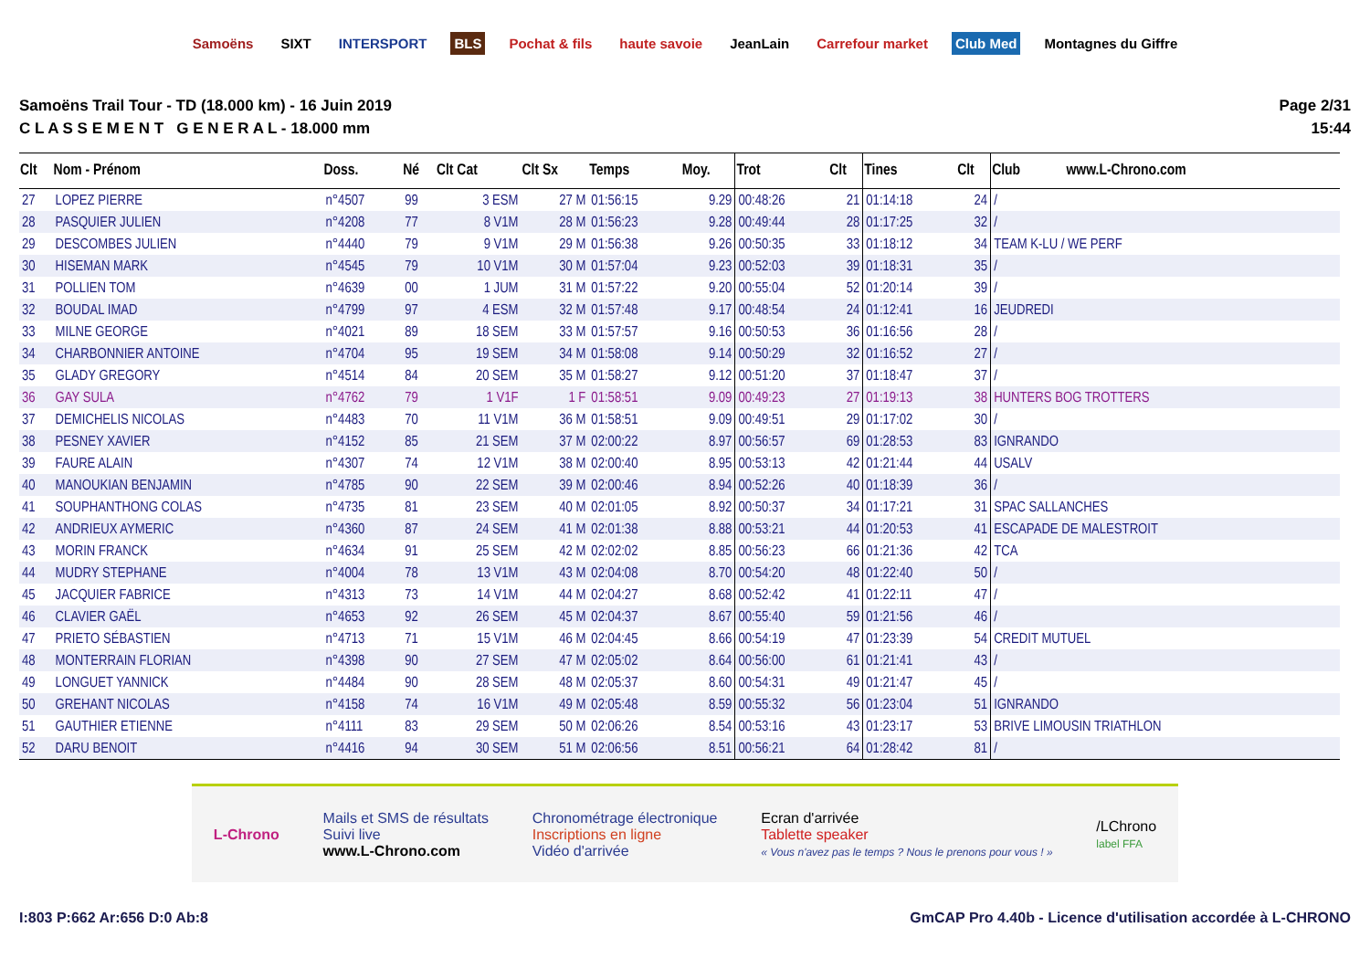Samoëns SIXT INTERSPORT BLS Pochat & fils haute savoie JeanLain Carrefour market Club Med Montagnes du Giffre
Samoëns Trail Tour - TD (18.000 km) - 16 Juin 2019
C L A S S E M E N T G E N E R A L - 18.000 mm
Page 2/31
15:44
| Clt | Nom - Prénom | Doss. | Né | Clt Cat | Clt Sx | Temps | Moy. | Trot | Clt | Tines | Clt | Club www.L-Chrono.com |
| --- | --- | --- | --- | --- | --- | --- | --- | --- | --- | --- | --- | --- |
| 27 | LOPEZ PIERRE | n°4507 | 99 | 3 ESM | 27 M | 01:56:15 | 9.29 | 00:48:26 | 21 | 01:14:18 | 24 | / |
| 28 | PASQUIER JULIEN | n°4208 | 77 | 8 V1M | 28 M | 01:56:23 | 9.28 | 00:49:44 | 28 | 01:17:25 | 32 | / |
| 29 | DESCOMBES JULIEN | n°4440 | 79 | 9 V1M | 29 M | 01:56:38 | 9.26 | 00:50:35 | 33 | 01:18:12 | 34 | TEAM K-LU / WE PERF |
| 30 | HISEMAN MARK | n°4545 | 79 | 10 V1M | 30 M | 01:57:04 | 9.23 | 00:52:03 | 39 | 01:18:31 | 35 | / |
| 31 | POLLIEN TOM | n°4639 | 00 | 1 JUM | 31 M | 01:57:22 | 9.20 | 00:55:04 | 52 | 01:20:14 | 39 | / |
| 32 | BOUDAL IMAD | n°4799 | 97 | 4 ESM | 32 M | 01:57:48 | 9.17 | 00:48:54 | 24 | 01:12:41 | 16 | JEUDREDI |
| 33 | MILNE GEORGE | n°4021 | 89 | 18 SEM | 33 M | 01:57:57 | 9.16 | 00:50:53 | 36 | 01:16:56 | 28 | / |
| 34 | CHARBONNIER ANTOINE | n°4704 | 95 | 19 SEM | 34 M | 01:58:08 | 9.14 | 00:50:29 | 32 | 01:16:52 | 27 | / |
| 35 | GLADY GREGORY | n°4514 | 84 | 20 SEM | 35 M | 01:58:27 | 9.12 | 00:51:20 | 37 | 01:18:47 | 37 | / |
| 36 | GAY SULA | n°4762 | 79 | 1 V1F | 1 F | 01:58:51 | 9.09 | 00:49:23 | 27 | 01:19:13 | 38 | HUNTERS BOG TROTTERS |
| 37 | DEMICHELIS NICOLAS | n°4483 | 70 | 11 V1M | 36 M | 01:58:51 | 9.09 | 00:49:51 | 29 | 01:17:02 | 30 | / |
| 38 | PESNEY XAVIER | n°4152 | 85 | 21 SEM | 37 M | 02:00:22 | 8.97 | 00:56:57 | 69 | 01:28:53 | 83 | IGNRANDO |
| 39 | FAURE ALAIN | n°4307 | 74 | 12 V1M | 38 M | 02:00:40 | 8.95 | 00:53:13 | 42 | 01:21:44 | 44 | USALV |
| 40 | MANOUKIAN BENJAMIN | n°4785 | 90 | 22 SEM | 39 M | 02:00:46 | 8.94 | 00:52:26 | 40 | 01:18:39 | 36 | / |
| 41 | SOUPHANTHONG COLAS | n°4735 | 81 | 23 SEM | 40 M | 02:01:05 | 8.92 | 00:50:37 | 34 | 01:17:21 | 31 | SPAC SALLANCHES |
| 42 | ANDRIEUX AYMERIC | n°4360 | 87 | 24 SEM | 41 M | 02:01:38 | 8.88 | 00:53:21 | 44 | 01:20:53 | 41 | ESCAPADE DE MALESTROIT |
| 43 | MORIN FRANCK | n°4634 | 91 | 25 SEM | 42 M | 02:02:02 | 8.85 | 00:56:23 | 66 | 01:21:36 | 42 | TCA |
| 44 | MUDRY STEPHANE | n°4004 | 78 | 13 V1M | 43 M | 02:04:08 | 8.70 | 00:54:20 | 48 | 01:22:40 | 50 | / |
| 45 | JACQUIER FABRICE | n°4313 | 73 | 14 V1M | 44 M | 02:04:27 | 8.68 | 00:52:42 | 41 | 01:22:11 | 47 | / |
| 46 | CLAVIER GAËL | n°4653 | 92 | 26 SEM | 45 M | 02:04:37 | 8.67 | 00:55:40 | 59 | 01:21:56 | 46 | / |
| 47 | PRIETO SÉBASTIEN | n°4713 | 71 | 15 V1M | 46 M | 02:04:45 | 8.66 | 00:54:19 | 47 | 01:23:39 | 54 | CREDIT MUTUEL |
| 48 | MONTERRAIN FLORIAN | n°4398 | 90 | 27 SEM | 47 M | 02:05:02 | 8.64 | 00:56:00 | 61 | 01:21:41 | 43 | / |
| 49 | LONGUET YANNICK | n°4484 | 90 | 28 SEM | 48 M | 02:05:37 | 8.60 | 00:54:31 | 49 | 01:21:47 | 45 | / |
| 50 | GREHANT NICOLAS | n°4158 | 74 | 16 V1M | 49 M | 02:05:48 | 8.59 | 00:55:32 | 56 | 01:23:04 | 51 | IGNRANDO |
| 51 | GAUTHIER ETIENNE | n°4111 | 83 | 29 SEM | 50 M | 02:06:26 | 8.54 | 00:53:16 | 43 | 01:23:17 | 53 | BRIVE LIMOUSIN TRIATHLON |
| 52 | DARU BENOIT | n°4416 | 94 | 30 SEM | 51 M | 02:06:56 | 8.51 | 00:56:21 | 64 | 01:28:42 | 81 | / |
L-Chrono
Mails et SMS de résultats
Suivi live
www.L-Chrono.com
Chronométrage électronique
Inscriptions en ligne
Vidéo d'arrivée
Ecran d'arrivée
Tablette speaker
« Vous n'avez pas le temps ? Nous le prenons pour vous ! »
/LChrono
label FFA
I:803 P:662 Ar:656 D:0 Ab:8 GmCAP Pro 4.40b - Licence d'utilisation accordée à L-CHRONO